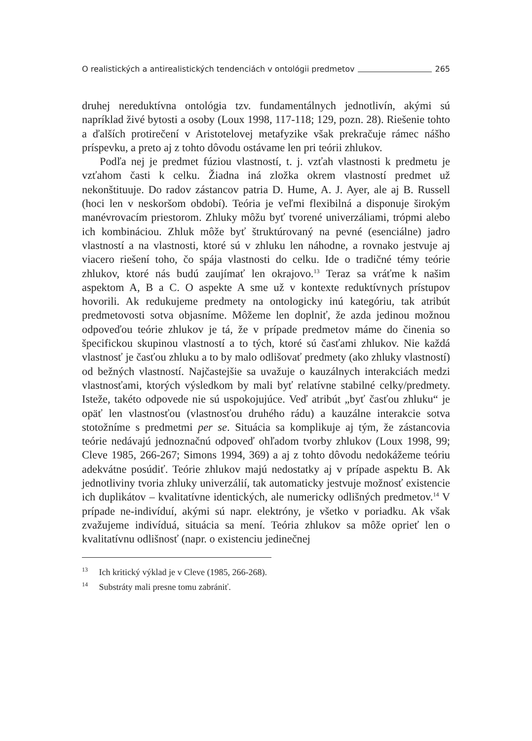O realistických a antirealistických tendenciách v ontológii predmetov 265
druhej nereduktívna ontológia tzv. fundamentálnych jednotlivín, akými sú napríklad živé bytosti a osoby (Loux 1998, 117-118; 129, pozn. 28). Riešenie tohto a ďalších protirečení v Aristotelovej metafyzike však prekračuje rámec nášho príspevku, a preto aj z tohto dôvodu ostávame len pri teórii zhlukov.
Podľa nej je predmet fúziou vlastností, t. j. vzťah vlastnosti k predmetu je vzťahom časti k celku. Žiadna iná zložka okrem vlastností predmet už nekonštituuje. Do radov zástancov patria D. Hume, A. J. Ayer, ale aj B. Russell (hoci len v neskoršom období). Teória je veľmi flexibilná a disponuje širokým manévrovacím priestorom. Zhluky môžu byť tvorené univerzáliami, trópmi alebo ich kombináciou. Zhluk môže byť štruktúrovaný na pevné (esenciálne) jadro vlastností a na vlastnosti, ktoré sú v zhluku len náhodne, a rovnako jestvuje aj viacero riešení toho, čo spája vlastnosti do celku. Ide o tradičné témy teórie zhlukov, ktoré nás budú zaujímať len okrajovo.<sup>13</sup> Teraz sa vráťme k našim aspektom A, B a C. O aspekte A sme už v kontexte reduktívnych prístupov hovorili. Ak redukujeme predmety na ontologicky inú kategóriu, tak atribút predmetovosti sotva objasníme. Môžeme len doplniť, že azda jedinou možnou odpoveďou teórie zhlukov je tá, že v prípade predmetov máme do činenia so špecifickou skupinou vlastností a to tých, ktoré sú časťami zhlukov. Nie každá vlastnosť je časťou zhluku a to by malo odlišovať predmety (ako zhluky vlastností) od bežných vlastností. Najčastejšie sa uvažuje o kauzálnych interakciách medzi vlastnosťami, ktorých výsledkom by mali byť relatívne stabilné celky/predmety. Isteže, takéto odpovede nie sú uspokojujúce. Veď atribút „byť časťou zhluku“ je opäť len vlastnosťou (vlastnosťou druhého rádu) a kauzálne interakcie sotva stotožníme s predmetmi per se. Situácia sa komplikuje aj tým, že zástancovia teórie nedávajú jednoznačnú odpoveď ohľadom tvorby zhlukov (Loux 1998, 99; Cleve 1985, 266-267; Simons 1994, 369) a aj z tohto dôvodu nedokážeme teóriu adekvátne posúdiť. Teórie zhlukov majú nedostatky aj v prípade aspektu B. Ak jednotliviny tvoria zhluky univerzálií, tak automaticky jestvuje možnosť existencie ich duplikátov – kvalitatívne identických, ale numericky odlišných predmetov.<sup>14</sup> V prípade ne-indivíduí, akými sú napr. elektróny, je všetko v poriadku. Ak však zvažujeme indivíduá, situácia sa mení. Teória zhlukov sa môže oprieť len o kvalitatívnu odlišnosť (napr. o existenciu jedinečnej
<sup>13</sup> Ich kritický výklad je v Cleve (1985, 266-268).
<sup>14</sup> Substráty mali presne tomu zabrániť.